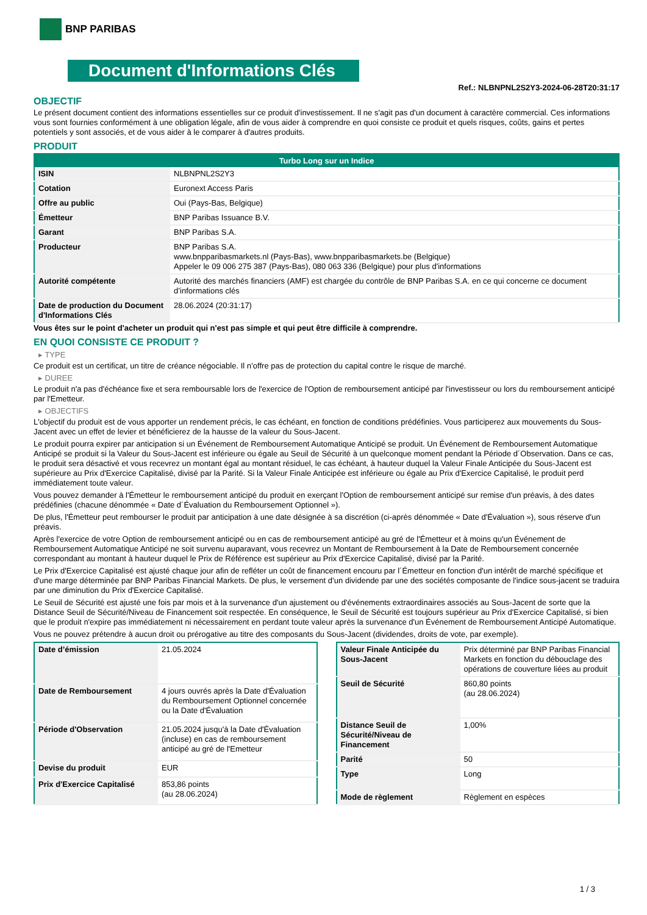BNP PARIBAS
Document d'Informations Clés
Ref.: NLBNPNL2S2Y3-2024-06-28T20:31:17
OBJECTIF
Le présent document contient des informations essentielles sur ce produit d'investissement. Il ne s'agit pas d'un document à caractère commercial. Ces informations vous sont fournies conformément à une obligation légale, afin de vous aider à comprendre en quoi consiste ce produit et quels risques, coûts, gains et pertes potentiels y sont associés, et de vous aider à le comparer à d'autres produits.
PRODUIT
| Turbo Long sur un Indice | |
| --- | --- |
| ISIN | NLBNPNL2S2Y3 |
| Cotation | Euronext Access Paris |
| Offre au public | Oui (Pays-Bas, Belgique) |
| Émetteur | BNP Paribas Issuance B.V. |
| Garant | BNP Paribas S.A. |
| Producteur | BNP Paribas S.A. www.bnpparibasmarkets.nl (Pays-Bas), www.bnpparibasmarkets.be (Belgique) Appeler le 09 006 275 387 (Pays-Bas), 080 063 336 (Belgique) pour plus d'informations |
| Autorité compétente | Autorité des marchés financiers (AMF) est chargée du contrôle de BNP Paribas S.A. en ce qui concerne ce document d’informations clés |
| Date de production du Document d'Informations Clés | 28.06.2024 (20:31:17) |
Vous êtes sur le point d'acheter un produit qui n'est pas simple et qui peut être difficile à comprendre.
EN QUOI CONSISTE CE PRODUIT ?
▸ TYPE
Ce produit est un certificat, un titre de créance négociable. Il n’offre pas de protection du capital contre le risque de marché.
▸ DUREE
Le produit n'a pas d'échéance fixe et sera remboursable lors de l'exercice de l'Option de remboursement anticipé par l'investisseur ou lors du remboursement anticipé par l'Emetteur.
▸ OBJECTIFS
L'objectif du produit est de vous apporter un rendement précis, le cas échéant, en fonction de conditions prédéfinies. Vous participerez aux mouvements du Sous-Jacent avec un effet de levier et bénéficierez de la hausse de la valeur du Sous-Jacent.
Le produit pourra expirer par anticipation si un Événement de Remboursement Automatique Anticipé se produit. Un Événement de Remboursement Automatique Anticipé se produit si la Valeur du Sous-Jacent est inférieure ou égale au Seuil de Sécurité à un quelconque moment pendant la Période d´Observation. Dans ce cas, le produit sera désactivé et vous recevrez un montant égal au montant résiduel, le cas échéant, à hauteur duquel la Valeur Finale Anticipée du Sous-Jacent est supérieure au Prix d'Exercice Capitalisé, divisé par la Parité. Si la Valeur Finale Anticipée est inférieure ou égale au Prix d'Exercice Capitalisé, le produit perd immédiatement toute valeur.
Vous pouvez demander à l'Émetteur le remboursement anticipé du produit en exerçant l'Option de remboursement anticipé sur remise d'un préavis, à des dates prédéfinies (chacune dénommée « Date d´Évaluation du Remboursement Optionnel »).
De plus, l'Émetteur peut rembourser le produit par anticipation à une date désignée à sa discrétion (ci-après dénommée « Date d'Évaluation »), sous réserve d'un préavis.
Après l'exercice de votre Option de remboursement anticipé ou en cas de remboursement anticipé au gré de l'Émetteur et à moins qu'un Événement de Remboursement Automatique Anticipé ne soit survenu auparavant, vous recevrez un Montant de Remboursement à la Date de Remboursement concernée correspondant au montant à hauteur duquel le Prix de Référence est supérieur au Prix d'Exercice Capitalisé, divisé par la Parité.
Le Prix d'Exercice Capitalisé est ajusté chaque jour afin de refléter un coût de financement encouru par l´Émetteur en fonction d'un intérêt de marché spécifique et d'une marge déterminée par BNP Paribas Financial Markets. De plus, le versement d’un dividende par une des sociétés composante de l'indice sous-jacent se traduira par une diminution du Prix d'Exercice Capitalisé.
Le Seuil de Sécurité est ajusté une fois par mois et à la survenance d'un ajustement ou d'événements extraordinaires associés au Sous-Jacent de sorte que la Distance Seuil de Sécurité/Niveau de Financement soit respectée. En conséquence, le Seuil de Sécurité est toujours supérieur au Prix d'Exercice Capitalisé, si bien que le produit n'expire pas immédiatement ni nécessairement en perdant toute valeur après la survenance d'un Événement de Remboursement Anticipé Automatique.
Vous ne pouvez prétendre à aucun droit ou prérogative au titre des composants du Sous-Jacent (dividendes, droits de vote, par exemple).
| Date d’émission | 21.05.2024 |
| Date de Remboursement | 4 jours ouvrés après la Date d'Évaluation du Remboursement Optionnel concernée ou la Date d'Évaluation |
| Période d'Observation | 21.05.2024 jusqu'à la Date d'Évaluation (incluse) en cas de remboursement anticipé au gré de l'Emetteur |
| Devise du produit | EUR |
| Prix d'Exercice Capitalisé | 853,86 points (au 28.06.2024) |
| Valeur Finale Anticipée du Sous-Jacent | Prix déterminé par BNP Paribas Financial Markets en fonction du débouclage des opérations de couverture liées au produit |
| Seuil de Sécurité | 860,80 points (au 28.06.2024) |
| Distance Seuil de Sécurité/Niveau de Financement | 1,00% |
| Parité | 50 |
| Type | Long |
| Mode de règlement | Règlement en espèces |
1 / 3